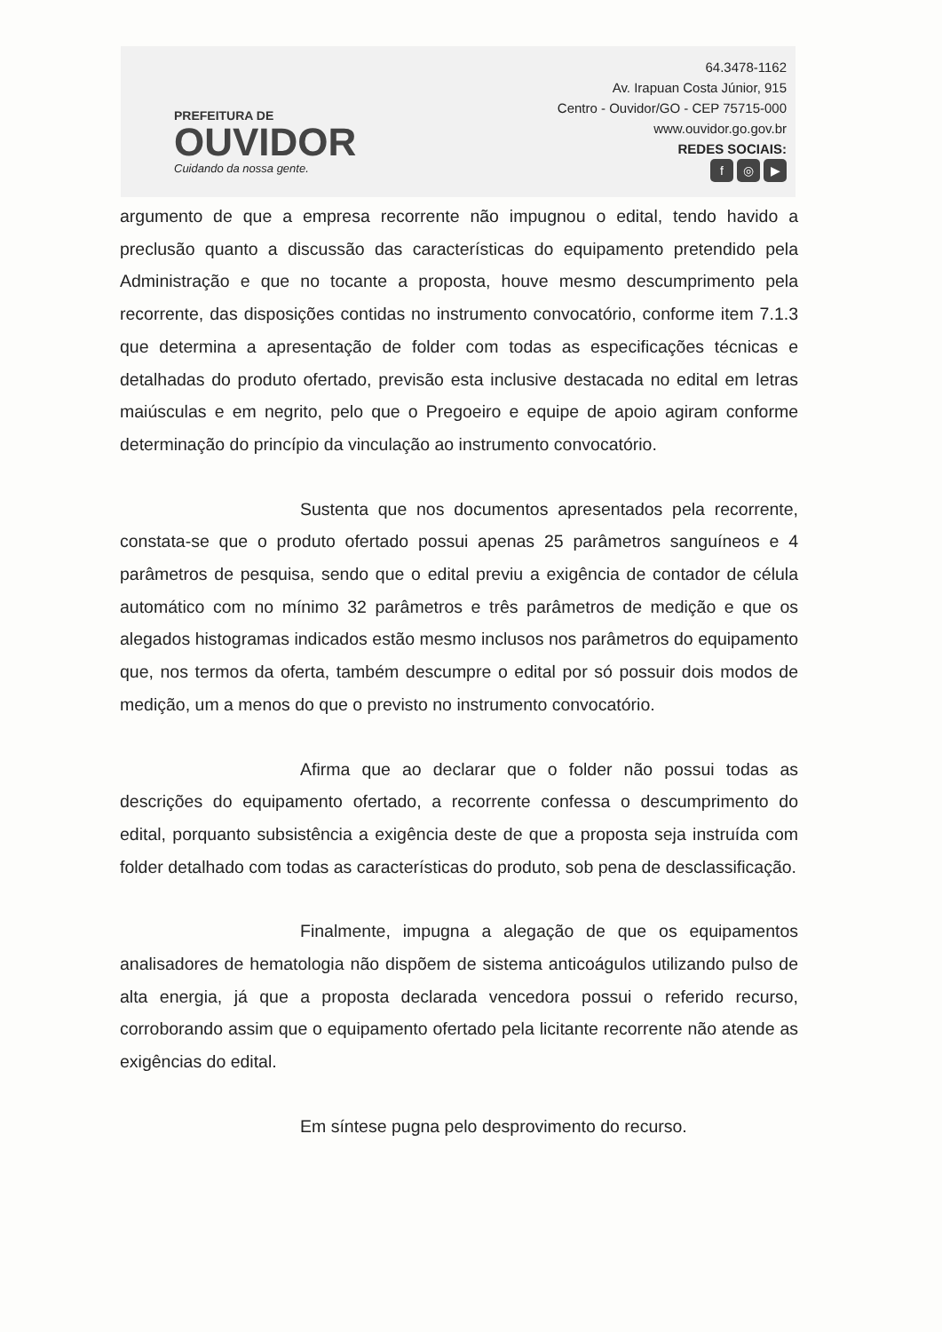PREFEITURA DE
OUVIDOR
Cuidando da nossa gente.
64.3478-1162
Av. Irapuan Costa Júnior, 915
Centro - Ouvidor/GO - CEP 75715-000
www.ouvidor.go.gov.br
REDES SOCIAIS:
f ◎ ▶
argumento de que a empresa recorrente não impugnou o edital, tendo havido a preclusão quanto a discussão das características do equipamento pretendido pela Administração e que no tocante a proposta, houve mesmo descumprimento pela recorrente, das disposições contidas no instrumento convocatório, conforme item 7.1.3 que determina a apresentação de folder com todas as especificações técnicas e detalhadas do produto ofertado, previsão esta inclusive destacada no edital em letras maiúsculas e em negrito, pelo que o Pregoeiro e equipe de apoio agiram conforme determinação do princípio da vinculação ao instrumento convocatório.
Sustenta que nos documentos apresentados pela recorrente, constata-se que o produto ofertado possui apenas 25 parâmetros sanguíneos e 4 parâmetros de pesquisa, sendo que o edital previu a exigência de contador de célula automático com no mínimo 32 parâmetros e três parâmetros de medição e que os alegados histogramas indicados estão mesmo inclusos nos parâmetros do equipamento que, nos termos da oferta, também descumpre o edital por só possuir dois modos de medição, um a menos do que o previsto no instrumento convocatório.
Afirma que ao declarar que o folder não possui todas as descrições do equipamento ofertado, a recorrente confessa o descumprimento do edital, porquanto subsistência a exigência deste de que a proposta seja instruída com folder detalhado com todas as características do produto, sob pena de desclassificação.
Finalmente, impugna a alegação de que os equipamentos analisadores de hematologia não dispõem de sistema anticoágulos utilizando pulso de alta energia, já que a proposta declarada vencedora possui o referido recurso, corroborando assim que o equipamento ofertado pela licitante recorrente não atende as exigências do edital.
Em síntese pugna pelo desprovimento do recurso.